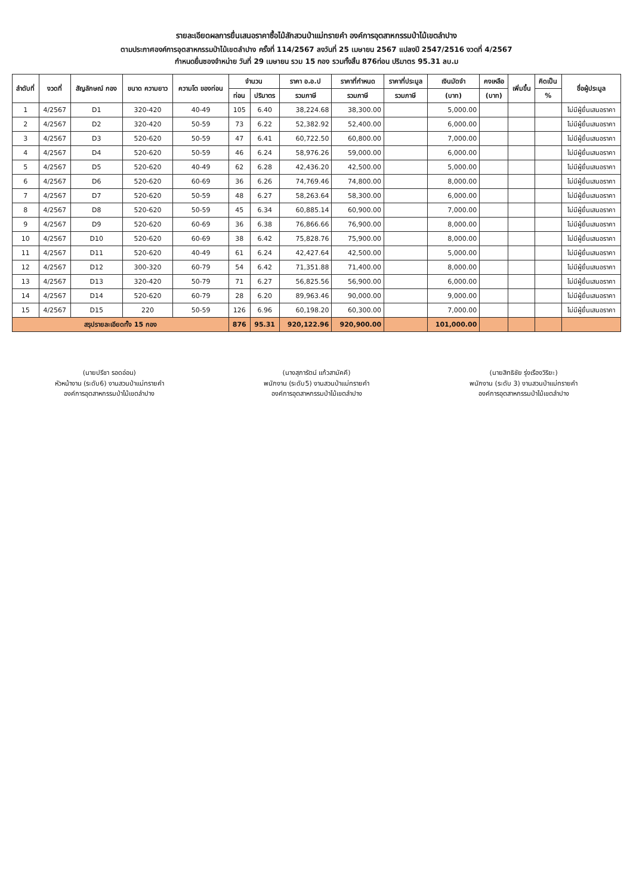รายละเอียดผลการยื่นเสนอราคาซื้อไม้สักสวนป่าแม่ทรายคำ องค์การอุตสาหกรรมป่าไม้เขตลำปาง
ตามประกาศองค์การอุตสาหกรรมป่าไม้เขตลำปาง ครั้งที่ 114/2567 ลงวันที่ 25 เมษายน 2567 แปลงปี 2547/2516 งวดที่ 4/2567
กำหนดยื่นซองจำหน่าย วันที่ 29 เมษายน รวม 15 กอง รวมทั้งสิ้น 876ท่อน ปริมาตร 95.31 ลบ.ม
| ลำดับที่ | งวดที่ | สัญลักษณ์ กอง | ขนาด ความยาว | ความโต ของท่อน | จำนวน | | ราคา อ.อ.ป | ราคาที่กำหนด | ราคาที่ประมูล | เงินมัดจำ | คงเหลือ | เพิ่มขึ้น | คิดเป็น | ชื่อผู้ประมูล |
| --- | --- | --- | --- | --- | --- | --- | --- | --- | --- | --- | --- | --- | --- | --- |
| | | | | | ท่อน | ปริมาตร | รวมภาษี | รวมภาษี | รวมภาษี | (บาท) | (บาท) | | % | |
| 1 | 4/2567 | D1 | 320-420 | 40-49 | 105 | 6.40 | 38,224.68 | 38,300.00 | | 5,000.00 | | | | ไม่มีผู้ยื่นเสนอราคา |
| 2 | 4/2567 | D2 | 320-420 | 50-59 | 73 | 6.22 | 52,382.92 | 52,400.00 | | 6,000.00 | | | | ไม่มีผู้ยื่นเสนอราคา |
| 3 | 4/2567 | D3 | 520-620 | 50-59 | 47 | 6.41 | 60,722.50 | 60,800.00 | | 7,000.00 | | | | ไม่มีผู้ยื่นเสนอราคา |
| 4 | 4/2567 | D4 | 520-620 | 50-59 | 46 | 6.24 | 58,976.26 | 59,000.00 | | 6,000.00 | | | | ไม่มีผู้ยื่นเสนอราคา |
| 5 | 4/2567 | D5 | 520-620 | 40-49 | 62 | 6.28 | 42,436.20 | 42,500.00 | | 5,000.00 | | | | ไม่มีผู้ยื่นเสนอราคา |
| 6 | 4/2567 | D6 | 520-620 | 60-69 | 36 | 6.26 | 74,769.46 | 74,800.00 | | 8,000.00 | | | | ไม่มีผู้ยื่นเสนอราคา |
| 7 | 4/2567 | D7 | 520-620 | 50-59 | 48 | 6.27 | 58,263.64 | 58,300.00 | | 6,000.00 | | | | ไม่มีผู้ยื่นเสนอราคา |
| 8 | 4/2567 | D8 | 520-620 | 50-59 | 45 | 6.34 | 60,885.14 | 60,900.00 | | 7,000.00 | | | | ไม่มีผู้ยื่นเสนอราคา |
| 9 | 4/2567 | D9 | 520-620 | 60-69 | 36 | 6.38 | 76,866.66 | 76,900.00 | | 8,000.00 | | | | ไม่มีผู้ยื่นเสนอราคา |
| 10 | 4/2567 | D10 | 520-620 | 60-69 | 38 | 6.42 | 75,828.76 | 75,900.00 | | 8,000.00 | | | | ไม่มีผู้ยื่นเสนอราคา |
| 11 | 4/2567 | D11 | 520-620 | 40-49 | 61 | 6.24 | 42,427.64 | 42,500.00 | | 5,000.00 | | | | ไม่มีผู้ยื่นเสนอราคา |
| 12 | 4/2567 | D12 | 300-320 | 60-79 | 54 | 6.42 | 71,351.88 | 71,400.00 | | 8,000.00 | | | | ไม่มีผู้ยื่นเสนอราคา |
| 13 | 4/2567 | D13 | 320-420 | 50-79 | 71 | 6.27 | 56,825.56 | 56,900.00 | | 6,000.00 | | | | ไม่มีผู้ยื่นเสนอราคา |
| 14 | 4/2567 | D14 | 520-620 | 60-79 | 28 | 6.20 | 89,963.46 | 90,000.00 | | 9,000.00 | | | | ไม่มีผู้ยื่นเสนอราคา |
| 15 | 4/2567 | D15 | 220 | 50-59 | 126 | 6.96 | 60,198.20 | 60,300.00 | | 7,000.00 | | | | ไม่มีผู้ยื่นเสนอราคา |
| สรุปรายละเอียดทั้ง 15 กอง | | | | | 876 | 95.31 | 920,122.96 | 920,900.00 | | 101,000.00 | | | | |
(นายปรีชา รอดอ่อน)
หัวหน้างาน (ระดับ6) งานสวนป่าแม่ทรายคำ
องค์การอุตสาหกรรมป่าไม้เขตลำปาง
(นางสุภารัตน์ แก้วสามัคคี)
พนักงาน (ระดับ5) งานสวนป่าแม่ทรายคำ
องค์การอุตสาหกรรมป่าไม้เขตลำปาง
(นายสิทธิชัย รุ่งเรืองวิริยะ)
พนักงาน (ระดับ 3) งานสวนป่าแม่ทรายคำ
องค์การอุตสาหกรรมป่าไม้เขตลำปาง